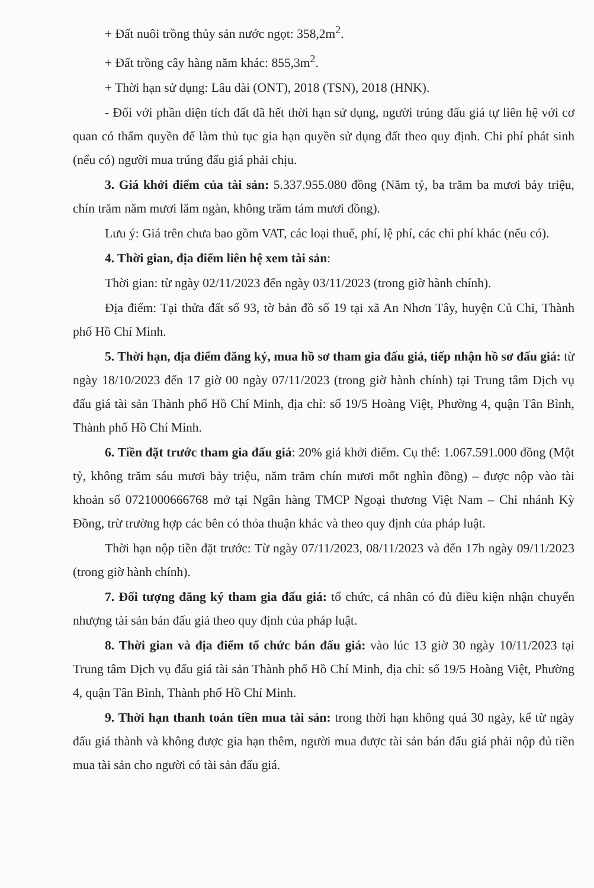+ Đất nuôi trồng thủy sản nước ngọt: 358,2m<sup>2</sup>.
+ Đất trồng cây hàng năm khác: 855,3m<sup>2</sup>.
+ Thời hạn sử dụng: Lâu dài (ONT), 2018 (TSN), 2018 (HNK).
- Đối với phần diện tích đất đã hết thời hạn sử dụng, người trúng đấu giá tự liên hệ với cơ quan có thẩm quyền để làm thủ tục gia hạn quyền sử dụng đất theo quy định. Chi phí phát sinh (nếu có) người mua trúng đấu giá phải chịu.
3. Giá khởi điểm của tài sản: 5.337.955.080 đồng (Năm tỷ, ba trăm ba mươi bảy triệu, chín trăm năm mươi lăm ngàn, không trăm tám mươi đồng).
Lưu ý: Giá trên chưa bao gồm VAT, các loại thuế, phí, lệ phí, các chi phí khác (nếu có).
4. Thời gian, địa điểm liên hệ xem tài sản:
Thời gian: từ ngày 02/11/2023 đến ngày 03/11/2023 (trong giờ hành chính).
Địa điểm: Tại thửa đất số 93, tờ bản đồ số 19 tại xã An Nhơn Tây, huyện Củ Chi, Thành phố Hồ Chí Minh.
5. Thời hạn, địa điểm đăng ký, mua hồ sơ tham gia đấu giá, tiếp nhận hồ sơ đấu giá: từ ngày 18/10/2023 đến 17 giờ 00 ngày 07/11/2023 (trong giờ hành chính) tại Trung tâm Dịch vụ đấu giá tài sản Thành phố Hồ Chí Minh, địa chỉ: số 19/5 Hoàng Việt, Phường 4, quận Tân Bình, Thành phố Hồ Chí Minh.
6. Tiền đặt trước tham gia đấu giá: 20% giá khởi điểm. Cụ thể: 1.067.591.000 đồng (Một tỷ, không trăm sáu mươi bảy triệu, năm trăm chín mươi mốt nghìn đồng) – được nộp vào tài khoản số 0721000666768 mở tại Ngân hàng TMCP Ngoại thương Việt Nam – Chi nhánh Kỳ Đồng, trừ trường hợp các bên có thỏa thuận khác và theo quy định của pháp luật.
Thời hạn nộp tiền đặt trước: Từ ngày 07/11/2023, 08/11/2023 và đến 17h ngày 09/11/2023 (trong giờ hành chính).
7. Đối tượng đăng ký tham gia đấu giá: tổ chức, cá nhân có đủ điều kiện nhận chuyển nhượng tài sản bán đấu giá theo quy định của pháp luật.
8. Thời gian và địa điểm tổ chức bán đấu giá: vào lúc 13 giờ 30 ngày 10/11/2023 tại Trung tâm Dịch vụ đấu giá tài sản Thành phố Hồ Chí Minh, địa chỉ: số 19/5 Hoàng Việt, Phường 4, quận Tân Bình, Thành phố Hồ Chí Minh.
9. Thời hạn thanh toán tiền mua tài sản: trong thời hạn không quá 30 ngày, kể từ ngày đấu giá thành và không được gia hạn thêm, người mua được tài sản bán đấu giá phải nộp đủ tiền mua tài sản cho người có tài sản đấu giá.